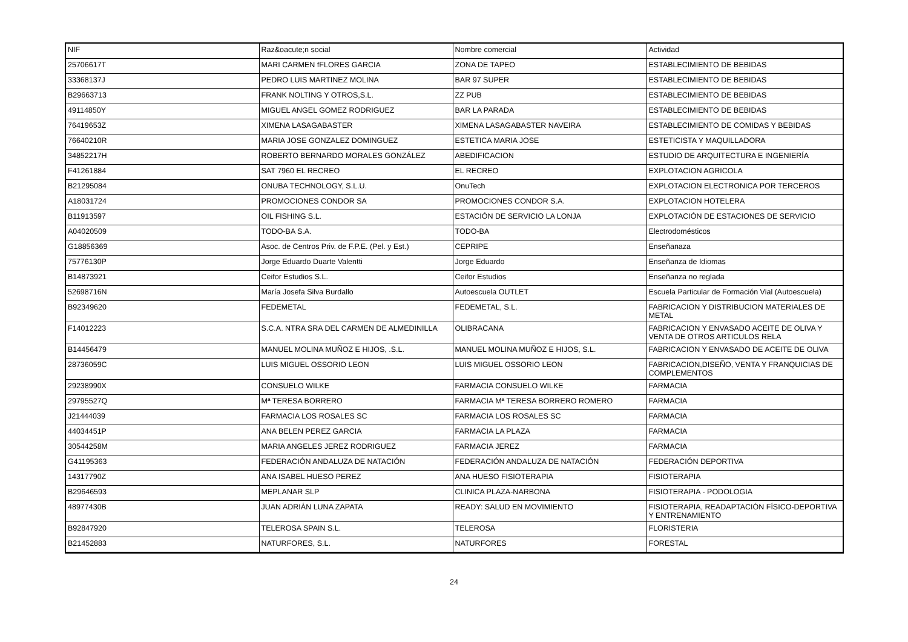| NIF | Raz&oacute;n social | Nombre comercial | Actividad |
| --- | --- | --- | --- |
| 25706617T | MARI CARMEN fFLORES GARCIA | ZONA DE TAPEO | ESTABLECIMIENTO DE BEBIDAS |
| 33368137J | PEDRO LUIS MARTINEZ MOLINA | BAR 97 SUPER | ESTABLECIMIENTO DE BEBIDAS |
| B29663713 | FRANK NOLTING Y OTROS,S.L. | ZZ PUB | ESTABLECIMIENTO DE BEBIDAS |
| 49114850Y | MIGUEL ANGEL GOMEZ RODRIGUEZ | BAR LA PARADA | ESTABLECIMIENTO DE BEBIDAS |
| 76419653Z | XIMENA LASAGABASTER | XIMENA LASAGABASTER NAVEIRA | ESTABLECIMIENTO DE COMIDAS Y BEBIDAS |
| 76640210R | MARIA JOSE GONZALEZ DOMINGUEZ | ESTETICA MARIA JOSE | ESTETICISTA Y MAQUILLADORA |
| 34852217H | ROBERTO BERNARDO MORALES GONZÁLEZ | ABEDIFICACION | ESTUDIO DE ARQUITECTURA E INGENIERÍA |
| F41261884 | SAT 7960 EL RECREO | EL RECREO | EXPLOTACION AGRICOLA |
| B21295084 | ONUBA TECHNOLOGY, S.L.U. | OnuTech | EXPLOTACION ELECTRONICA POR TERCEROS |
| A18031724 | PROMOCIONES CONDOR SA | PROMOCIONES CONDOR S.A. | EXPLOTACION HOTELERA |
| B11913597 | OIL FISHING S.L. | ESTACIÓN DE SERVICIO LA LONJA | EXPLOTACIÓN DE ESTACIONES DE SERVICIO |
| A04020509 | TODO-BA S.A. | TODO-BA | Electrodomésticos |
| G18856369 | Asoc. de Centros Priv. de F.P.E. (Pel. y Est.) | CEPRIPE | Enseñanaza |
| 75776130P | Jorge Eduardo Duarte Valentti | Jorge Eduardo | Enseñanza de Idiomas |
| B14873921 | Ceifor Estudios S.L. | Ceifor Estudios | Enseñanza no reglada |
| 52698716N | María Josefa Silva Burdallo | Autoescuela OUTLET | Escuela Particular de Formación Vial (Autoescuela) |
| B92349620 | FEDEMETAL | FEDEMETAL, S.L. | FABRICACION Y DISTRIBUCION MATERIALES DE METAL |
| F14012223 | S.C.A. NTRA SRA DEL CARMEN DE ALMEDINILLA | OLIBRACANA | FABRICACION Y ENVASADO ACEITE DE OLIVA Y VENTA DE OTROS ARTICULOS RELA |
| B14456479 | MANUEL MOLINA MUÑOZ E HIJOS, .S.L. | MANUEL MOLINA MUÑOZ E HIJOS, S.L. | FABRICACION Y ENVASADO DE ACEITE DE OLIVA |
| 28736059C | LUIS MIGUEL OSSORIO LEON | LUIS MIGUEL OSSORIO LEON | FABRICACION,DISEÑO, VENTA Y FRANQUICIAS DE COMPLEMENTOS |
| 29238990X | CONSUELO WILKE | FARMACIA CONSUELO WILKE | FARMACIA |
| 29795527Q | Mª TERESA BORRERO | FARMACIA Mª TERESA BORRERO ROMERO | FARMACIA |
| J21444039 | FARMACIA LOS ROSALES SC | FARMACIA LOS ROSALES SC | FARMACIA |
| 44034451P | ANA BELEN PEREZ GARCIA | FARMACIA LA PLAZA | FARMACIA |
| 30544258M | MARIA ANGELES JEREZ RODRIGUEZ | FARMACIA JEREZ | FARMACIA |
| G41195363 | FEDERACIÓN ANDALUZA DE NATACIÓN | FEDERACIÓN ANDALUZA DE NATACIÓN | FEDERACIÓN DEPORTIVA |
| 14317790Z | ANA ISABEL HUESO PEREZ | ANA HUESO FISIOTERAPIA | FISIOTERAPIA |
| B29646593 | MEPLANAR SLP | CLINICA PLAZA-NARBONA | FISIOTERAPIA - PODOLOGIA |
| 48977430B | JUAN ADRIÁN LUNA ZAPATA | READY: SALUD EN MOVIMIENTO | FISIOTERAPIA, READAPTACIÓN FÍSICO-DEPORTIVA Y ENTRENAMIENTO |
| B92847920 | TELEROSA SPAIN S.L. | TELEROSA | FLORISTERIA |
| B21452883 | NATURFORES, S.L. | NATURFORES | FORESTAL |
24